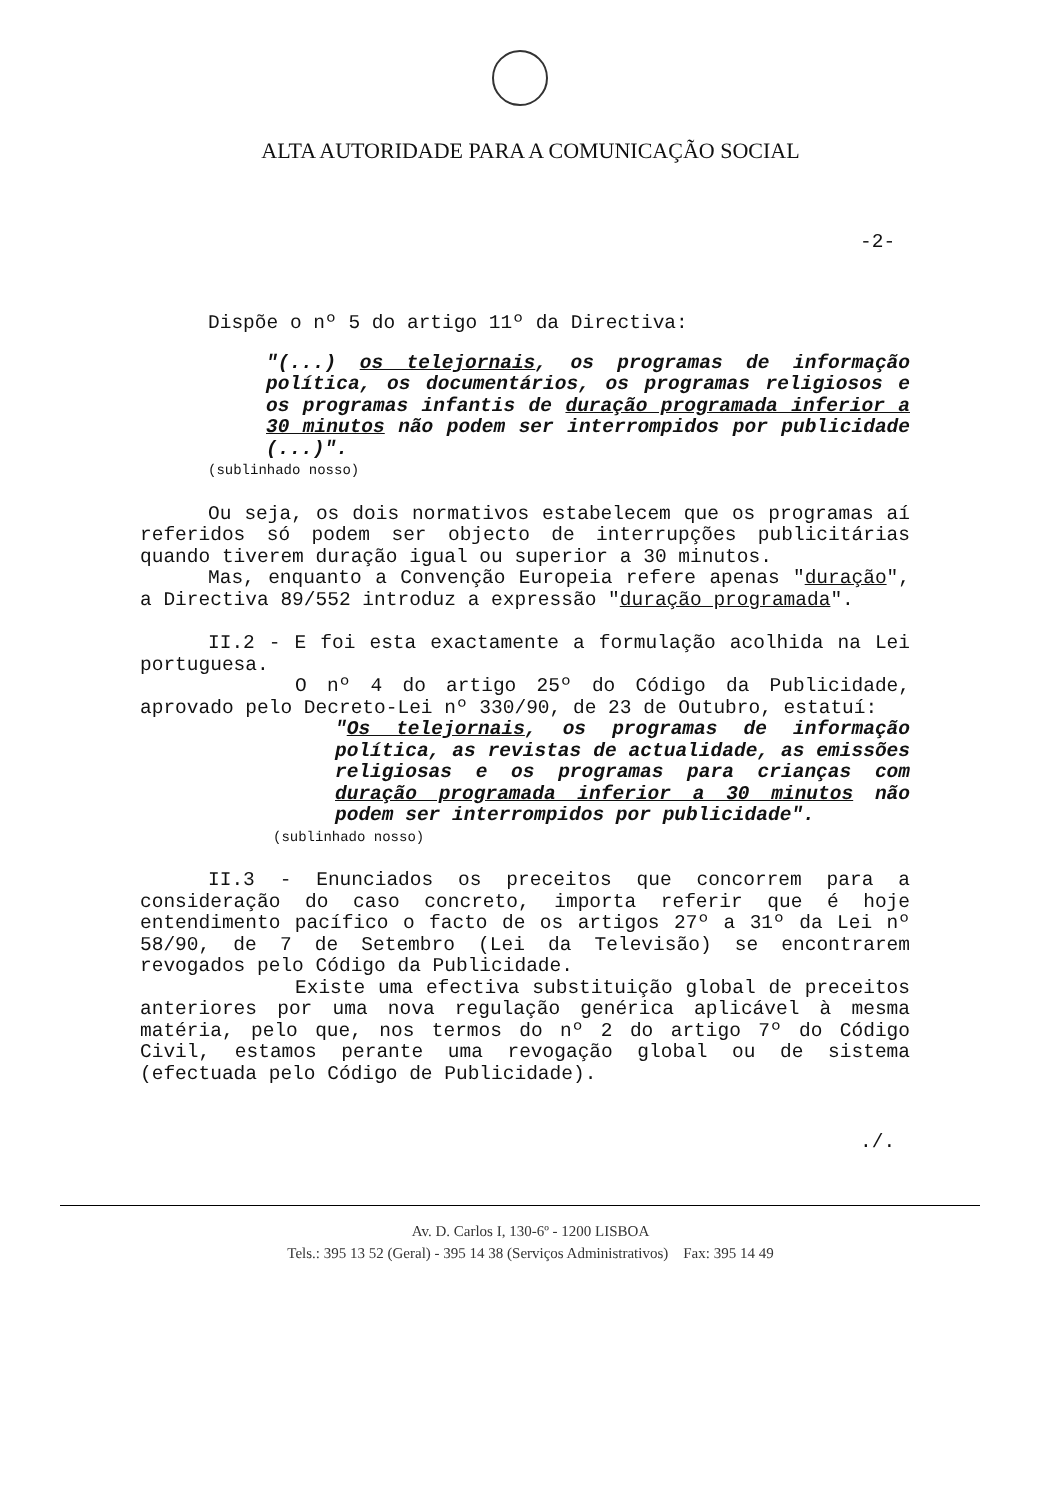ALTA AUTORIDADE PARA A COMUNICAÇÃO SOCIAL
-2-
Dispõe o nº 5 do artigo 11º da Directiva:
"(...) os telejornais, os programas de informação política, os documentários, os programas religiosos e os programas infantis de duração programada inferior a 30 minutos não podem ser interrompidos por publicidade (...)".
(sublinhado nosso)
Ou seja, os dois normativos estabelecem que os programas aí referidos só podem ser objecto de interrupções publicitárias quando tiverem duração igual ou superior a 30 minutos.
Mas, enquanto a Convenção Europeia refere apenas "duração", a Directiva 89/552 introduz a expressão "duração programada".
II.2 - E foi esta exactamente a formulação acolhida na Lei portuguesa.
O nº 4 do artigo 25º do Código da Publicidade, aprovado pelo Decreto-Lei nº 330/90, de 23 de Outubro, estatuí:
"Os telejornais, os programas de informação política, as revistas de actualidade, as emissões religiosas e os programas para crianças com duração programada inferior a 30 minutos não podem ser interrompidos por publicidade".
(sublinhado nosso)
II.3 - Enunciados os preceitos que concorrem para a consideração do caso concreto, importa referir que é hoje entendimento pacífico o facto de os artigos 27º a 31º da Lei nº 58/90, de 7 de Setembro (Lei da Televisão) se encontrarem revogados pelo Código da Publicidade.
Existe uma efectiva substituição global de preceitos anteriores por uma nova regulação genérica aplicável à mesma matéria, pelo que, nos termos do nº 2 do artigo 7º do Código Civil, estamos perante uma revogação global ou de sistema (efectuada pelo Código de Publicidade).
./.
Av. D. Carlos I, 130-6º - 1200 LISBOA
Tels.: 395 13 52 (Geral) - 395 14 38 (Serviços Administrativos) Fax: 395 14 49